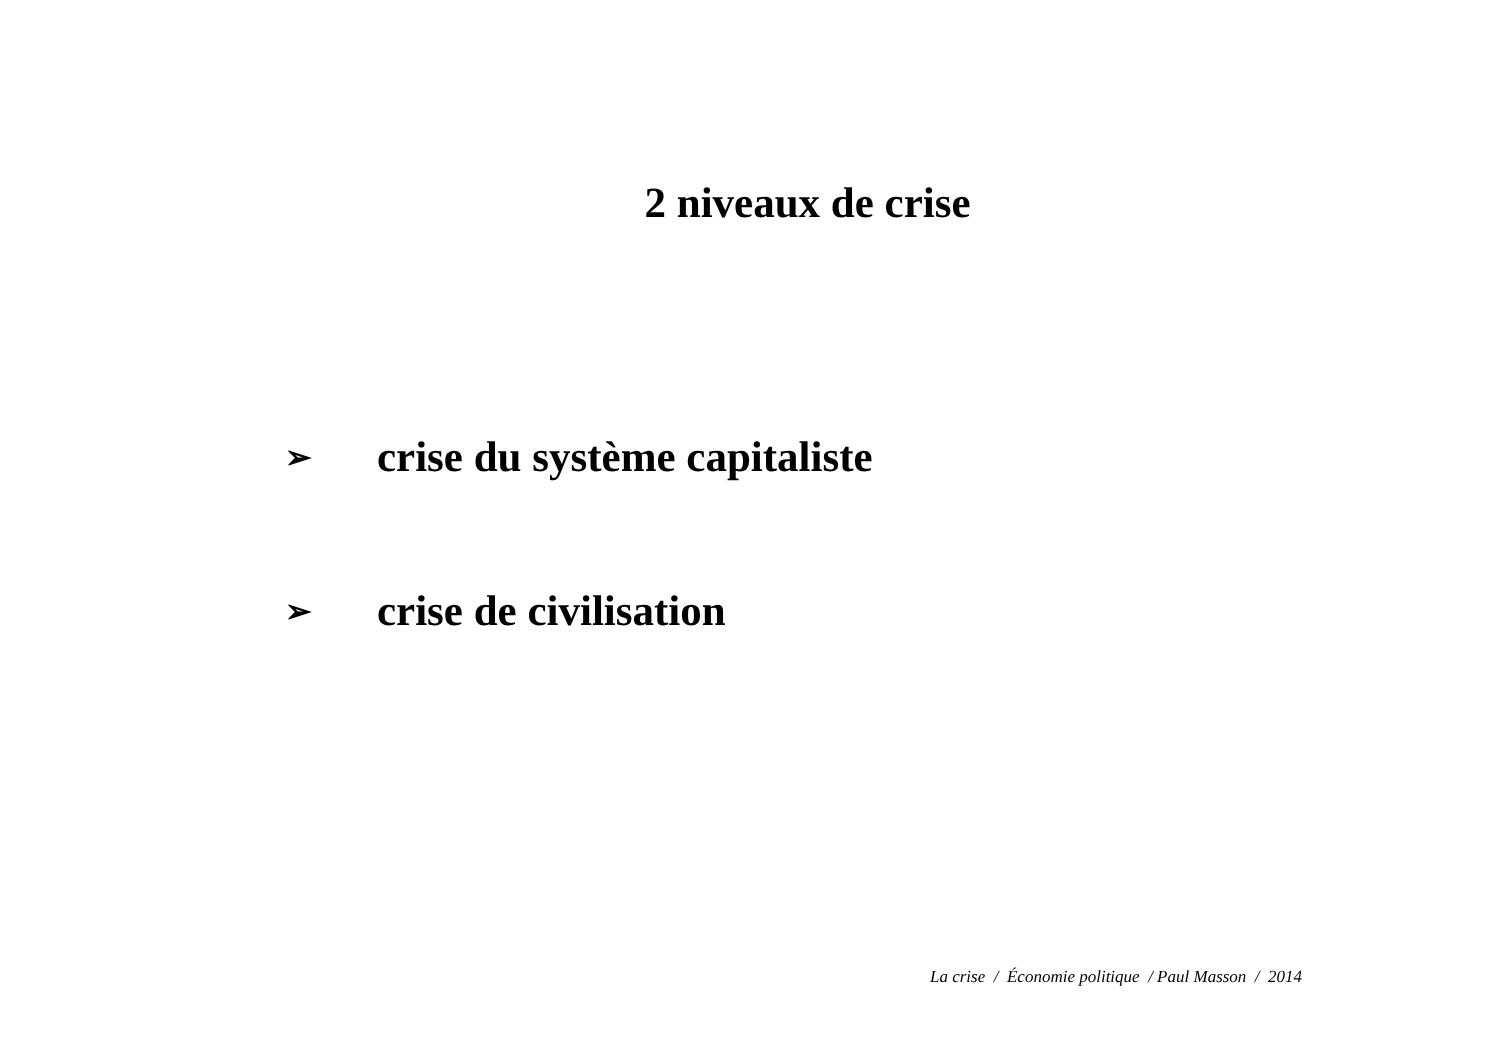2 niveaux de crise
➢ crise du système capitaliste
➢ crise de civilisation
La crise / Économie politique / Paul Masson / 2014